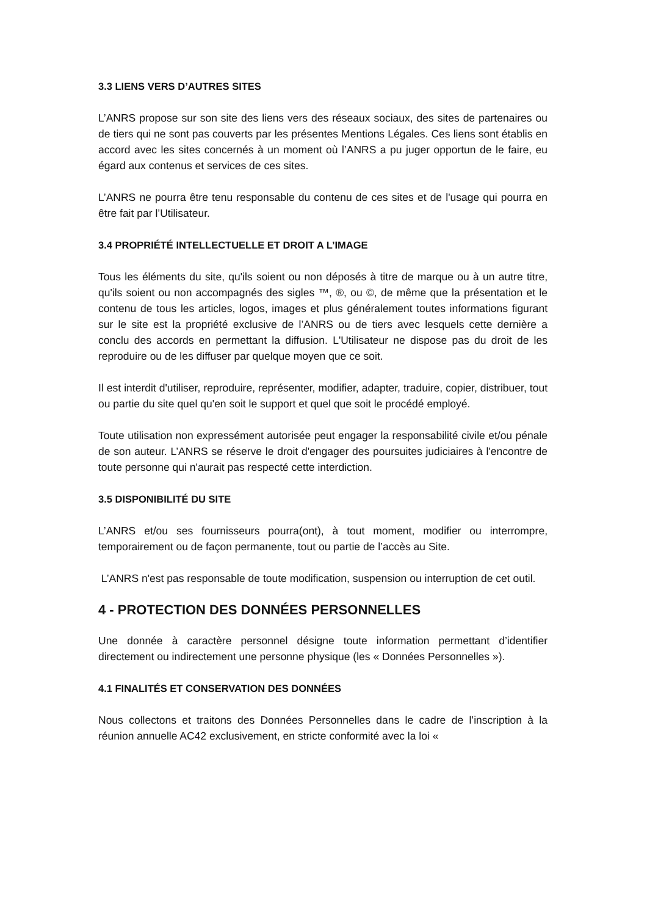3.3 LIENS VERS D’AUTRES SITES
L’ANRS propose sur son site des liens vers des réseaux sociaux, des sites de partenaires ou de tiers qui ne sont pas couverts par les présentes Mentions Légales. Ces liens sont établis en accord avec les sites concernés à un moment où l’ANRS a pu juger opportun de le faire, eu égard aux contenus et services de ces sites.
L’ANRS ne pourra être tenu responsable du contenu de ces sites et de l'usage qui pourra en être fait par l’Utilisateur.
3.4 PROPRIÉTÉ INTELLECTUELLE ET DROIT A L’IMAGE
Tous les éléments du site, qu'ils soient ou non déposés à titre de marque ou à un autre titre, qu'ils soient ou non accompagnés des sigles ™, ®, ou ©, de même que la présentation et le contenu de tous les articles, logos, images et plus généralement toutes informations figurant sur le site est la propriété exclusive de l’ANRS ou de tiers avec lesquels cette dernière a conclu des accords en permettant la diffusion. L'Utilisateur ne dispose pas du droit de les reproduire ou de les diffuser par quelque moyen que ce soit.
Il est interdit d'utiliser, reproduire, représenter, modifier, adapter, traduire, copier, distribuer, tout ou partie du site quel qu'en soit le support et quel que soit le procédé employé.
Toute utilisation non expressément autorisée peut engager la responsabilité civile et/ou pénale de son auteur. L’ANRS se réserve le droit d'engager des poursuites judiciaires à l'encontre de toute personne qui n'aurait pas respecté cette interdiction.
3.5 DISPONIBILITÉ DU SITE
L’ANRS et/ou ses fournisseurs pourra(ont), à tout moment, modifier ou interrompre, temporairement ou de façon permanente, tout ou partie de l’accès au Site.
L’ANRS n'est pas responsable de toute modification, suspension ou interruption de cet outil.
4 - PROTECTION DES DONNÉES PERSONNELLES
Une donnée à caractère personnel désigne toute information permettant d’identifier directement ou indirectement une personne physique (les « Données Personnelles »).
4.1 FINALITÉS ET CONSERVATION DES DONNÉES
Nous collectons et traitons des Données Personnelles dans le cadre de l’inscription à la réunion annuelle AC42 exclusivement, en stricte conformité avec la loi «